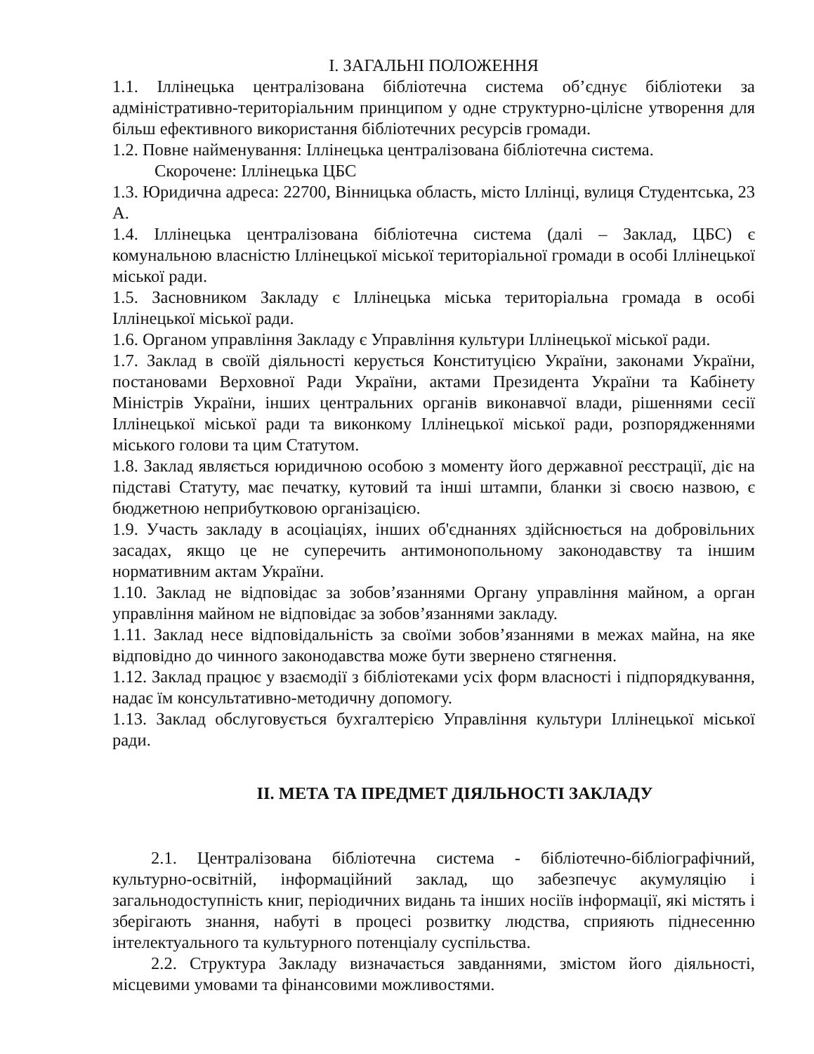І. ЗАГАЛЬНІ ПОЛОЖЕННЯ
1.1. Іллінецька централізована бібліотечна система об’єднує бібліотеки за адміністративно-територіальним принципом у одне структурно-цілісне утворення для більш ефективного використання бібліотечних ресурсів громади.
1.2. Повне найменування: Іллінецька централізована бібліотечна система.
Скорочене: Іллінецька ЦБС
1.3. Юридична адреса: 22700, Вінницька область, місто Іллінці, вулиця Студентська, 23 А.
1.4. Іллінецька централізована бібліотечна система (далі – Заклад, ЦБС) є комунальною власністю Іллінецької міської територіальної громади в особі Іллінецької міської ради.
1.5. Засновником Закладу є Іллінецька міська територіальна громада в особі Іллінецької міської ради.
1.6. Органом управління Закладу є Управління культури Іллінецької міської ради.
1.7. Заклад в своїй діяльності керується Конституцією України, законами України, постановами Верховної Ради України, актами Президента України та Кабінету Міністрів України, інших центральних органів виконавчої влади, рішеннями сесії Іллінецької міської ради та виконкому Іллінецької міської ради, розпорядженнями міського голови та цим Статутом.
1.8. Заклад являється юридичною особою з моменту його державної реєстрації, діє на підставі Статуту, має печатку, кутовий та інші штампи, бланки зі своєю назвою, є бюджетною неприбутковою організацією.
1.9. Участь закладу в асоціаціях, інших об'єднаннях здійснюється на добровільних засадах, якщо це не суперечить антимонопольному законодавству та іншим нормативним актам України.
1.10. Заклад не відповідає за зобов’язаннями Органу управління майном, а орган управління майном не відповідає за зобов’язаннями закладу.
1.11. Заклад несе відповідальність за своїми зобов’язаннями в межах майна, на яке відповідно до чинного законодавства може бути звернено стягнення.
1.12. Заклад працює у взаємодії з бібліотеками усіх форм власності і підпорядкування, надає їм консультативно-методичну допомогу.
1.13. Заклад обслуговується бухгалтерією Управління культури Іллінецької міської ради.
ІІ. МЕТА ТА ПРЕДМЕТ ДІЯЛЬНОСТІ ЗАКЛАДУ
2.1. Централізована бібліотечна система - бібліотечно-бібліографічний, культурно-освітній, інформаційний заклад, що забезпечує акумуляцію і загальнодоступність книг, періодичних видань та інших носіїв інформації, які містять і зберігають знання, набуті в процесі розвитку людства, сприяють піднесенню інтелектуального та культурного потенціалу суспільства.
2.2. Структура Закладу визначається завданнями, змістом його діяльності, місцевими умовами та фінансовими можливостями.